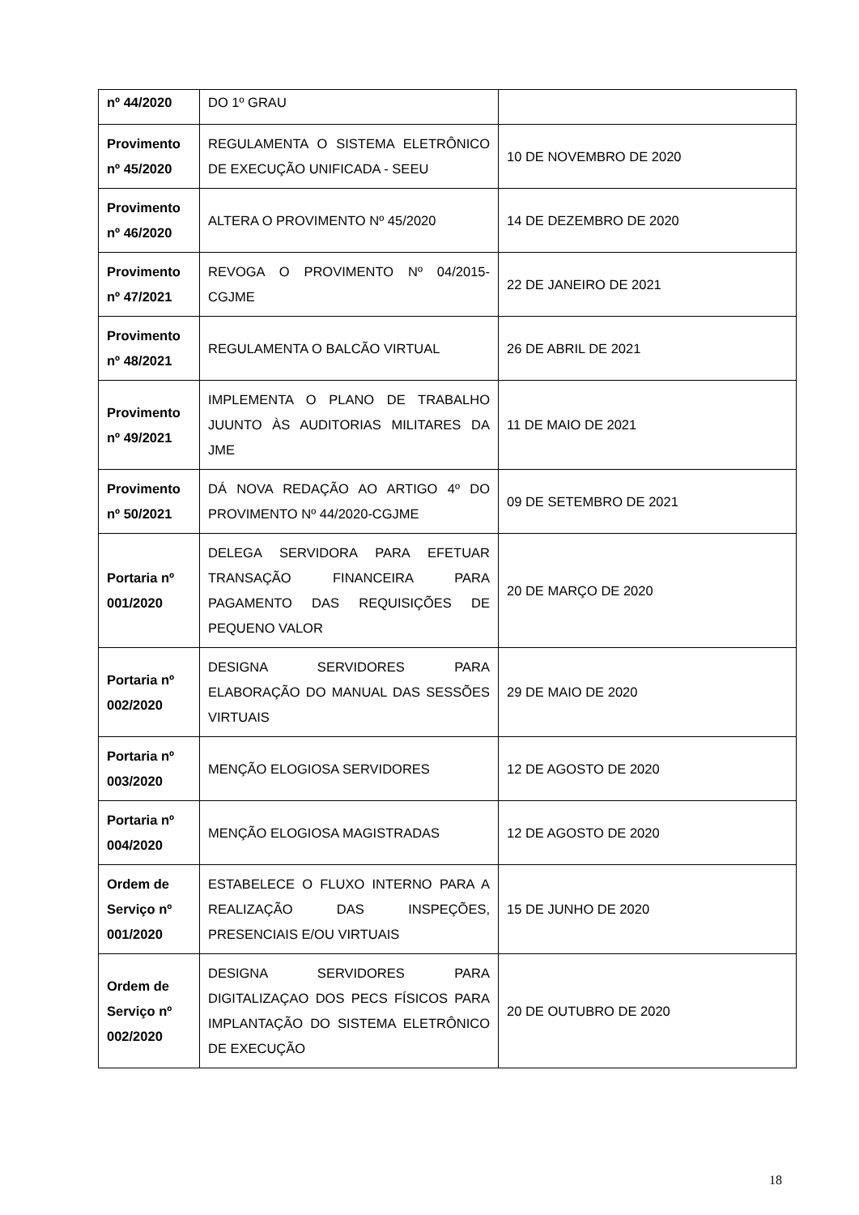| nº 44/2020 | DO 1º GRAU | |
| Provimento nº 45/2020 | REGULAMENTA O SISTEMA ELETRÔNICO DE EXECUÇÃO UNIFICADA - SEEU | 10 DE NOVEMBRO DE 2020 |
| Provimento nº 46/2020 | ALTERA O PROVIMENTO Nº 45/2020 | 14 DE DEZEMBRO DE 2020 |
| Provimento nº 47/2021 | REVOGA O PROVIMENTO Nº 04/2015-CGJME | 22 DE JANEIRO DE 2021 |
| Provimento nº 48/2021 | REGULAMENTA O BALCÃO VIRTUAL | 26 DE ABRIL DE 2021 |
| Provimento nº 49/2021 | IMPLEMENTA O PLANO DE TRABALHO JUUNTO ÀS AUDITORIAS MILITARES DA JME | 11 DE MAIO DE 2021 |
| Provimento nº 50/2021 | DÁ NOVA REDAÇÃO AO ARTIGO 4º DO PROVIMENTO Nº 44/2020-CGJME | 09 DE SETEMBRO DE 2021 |
| Portaria nº 001/2020 | DELEGA SERVIDORA PARA EFETUAR TRANSAÇÃO FINANCEIRA PARA PAGAMENTO DAS REQUISIÇÕES DE PEQUENO VALOR | 20 DE MARÇO DE 2020 |
| Portaria nº 002/2020 | DESIGNA SERVIDORES PARA ELABORAÇÃO DO MANUAL DAS SESSÕES VIRTUAIS | 29 DE MAIO DE 2020 |
| Portaria nº 003/2020 | MENÇÃO ELOGIOSA SERVIDORES | 12 DE AGOSTO DE 2020 |
| Portaria nº 004/2020 | MENÇÃO ELOGIOSA MAGISTRADAS | 12 DE AGOSTO DE 2020 |
| Ordem de Serviço nº 001/2020 | ESTABELECE O FLUXO INTERNO PARA A REALIZAÇÃO DAS INSPEÇÕES, PRESENCIAIS E/OU VIRTUAIS | 15 DE JUNHO DE 2020 |
| Ordem de Serviço nº 002/2020 | DESIGNA SERVIDORES PARA DIGITALIZAÇAO DOS PECS FÍSICOS PARA IMPLANTAÇÃO DO SISTEMA ELETRÔNICO DE EXECUÇÃO | 20 DE OUTUBRO DE 2020 |
18